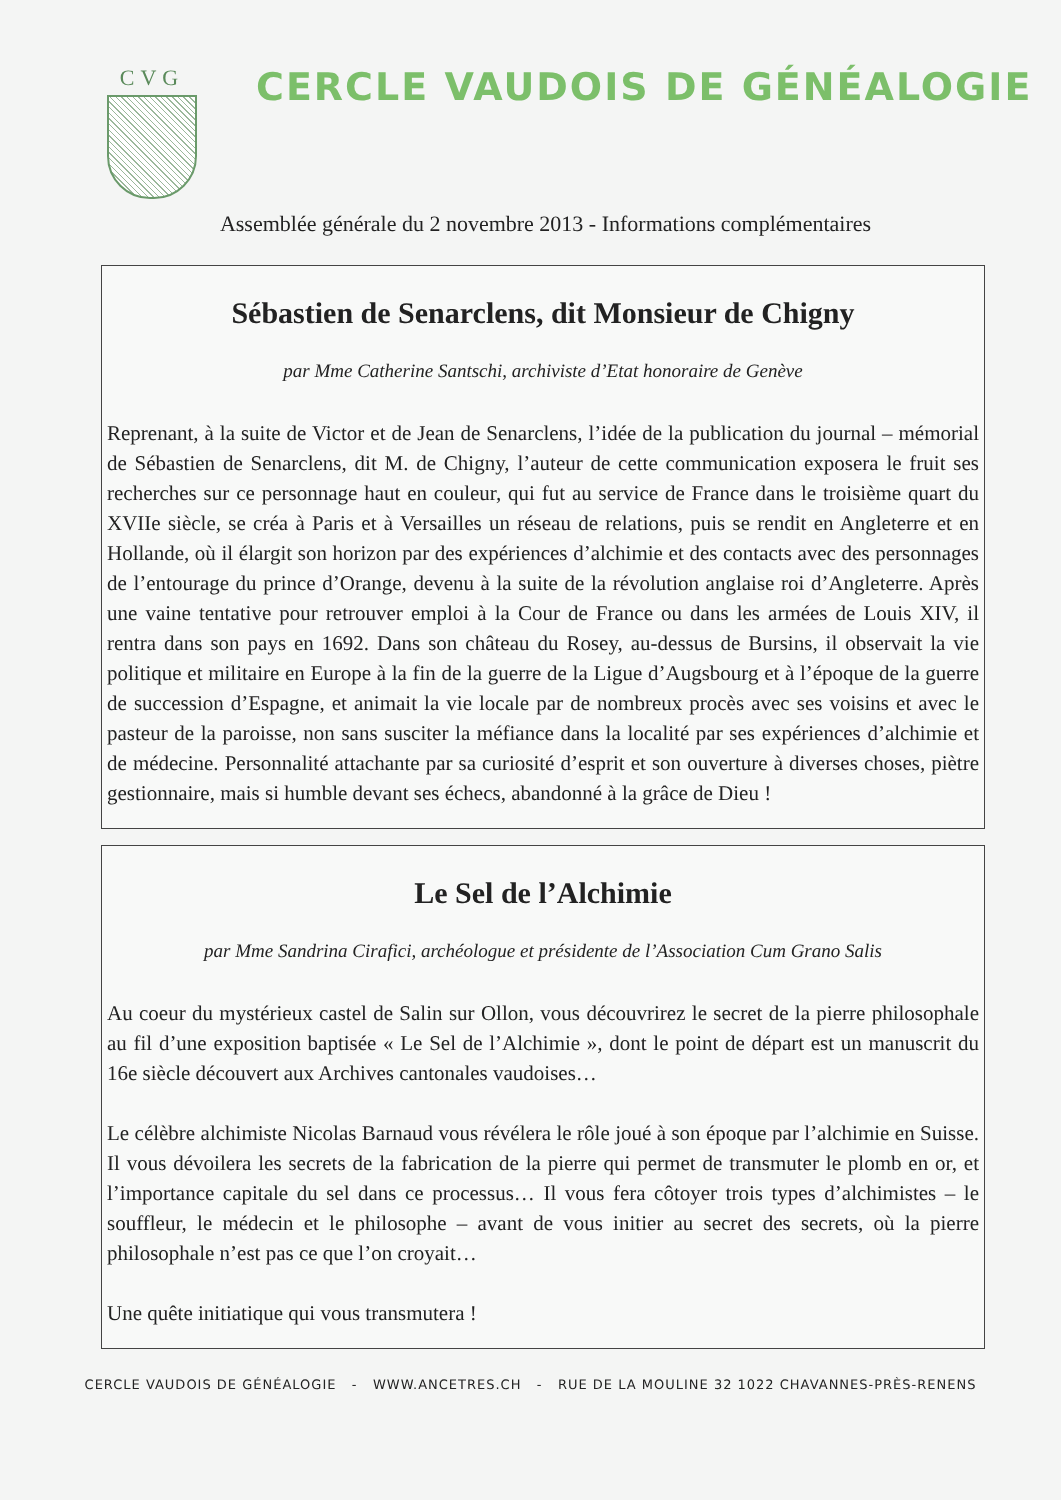CVG
CERCLE VAUDOIS DE GÉNÉALOGIE
Assemblée générale du 2 novembre 2013 - Informations complémentaires
Sébastien de Senarclens, dit Monsieur de Chigny
par Mme Catherine Santschi, archiviste d’Etat honoraire de Genève
Reprenant, à la suite de Victor et de Jean de Senarclens, l’idée de la publication du journal – mémorial de Sébastien de Senarclens, dit M. de Chigny, l’auteur de cette communication exposera le fruit ses recherches sur ce personnage haut en couleur, qui fut au service de France dans le troisième quart du XVIIe siècle, se créa à Paris et à Versailles un réseau de relations, puis se rendit en Angleterre et en Hollande, où il élargit son horizon par des expériences d’alchimie et des contacts avec des personnages de l’entourage du prince d’Orange, devenu à la suite de la révolution anglaise roi d’Angleterre. Après une vaine tentative pour retrouver emploi à la Cour de France ou dans les armées de Louis XIV, il rentra dans son pays en 1692. Dans son château du Rosey, au-dessus de Bursins, il observait la vie politique et militaire en Europe à la fin de la guerre de la Ligue d’Augsbourg et à l’époque de la guerre de succession d’Espagne, et animait la vie locale par de nombreux procès avec ses voisins et avec le pasteur de la paroisse, non sans susciter la méfiance dans la localité par ses expériences d’alchimie et de médecine. Personnalité attachante par sa curiosité d’esprit et son ouverture à diverses choses, piètre gestionnaire, mais si humble devant ses échecs, abandonné à la grâce de Dieu !
Le Sel de l’Alchimie
par Mme Sandrina Cirafici, archéologue et présidente de l’Association Cum Grano Salis
Au coeur du mystérieux castel de Salin sur Ollon, vous découvrirez le secret de la pierre philosophale au fil d’une exposition baptisée « Le Sel de l’Alchimie », dont le point de départ est un manuscrit du 16e siècle découvert aux Archives cantonales vaudoises…
Le célèbre alchimiste Nicolas Barnaud vous révélera le rôle joué à son époque par l’alchimie en Suisse. Il vous dévoilera les secrets de la fabrication de la pierre qui permet de transmuter le plomb en or, et l’importance capitale du sel dans ce processus… Il vous fera côtoyer trois types d’alchimistes – le souffleur, le médecin et le philosophe – avant de vous initier au secret des secrets, où la pierre philosophale n’est pas ce que l’on croyait…
Une quête initiatique qui vous transmutera !
CERCLE VAUDOIS DE GÉNÉALOGIE - WWW.ANCETRES.CH - RUE DE LA MOULINE 32 1022 CHAVANNES-PRÈS-RENENS